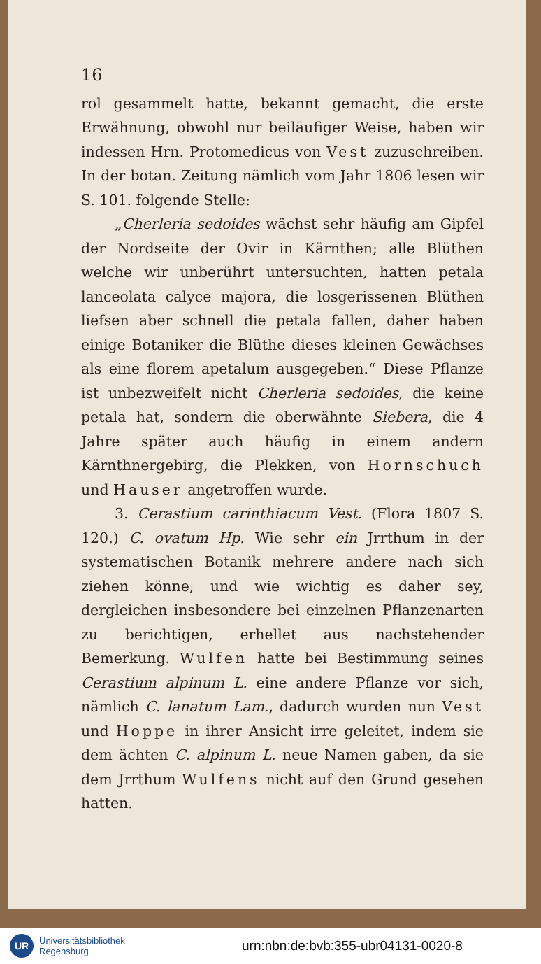16
rol gesammelt hatte, bekannt gemacht, die erste Erwähnung, obwohl nur beiläufiger Weise, haben wir indessen Hrn. Protomedicus von Vest zuzuschreiben. In der botan. Zeitung nämlich vom Jahr 1806 lesen wir S. 101. folgende Stelle:
„Cherleria sedoides wächst sehr häufig am Gipfel der Nordseite der Ovir in Kärnthen; alle Blüthen welche wir unberührt untersuchten, hatten petala lanceolata calyce majora, die losgerissenen Blüthen liefsen aber schnell die petala fallen, daher haben einige Botaniker die Blüthe dieses kleinen Gewächses als eine florem apetalum ausgegeben.“ Diese Pflanze ist unbezweifelt nicht Cherleria sedoides, die keine petala hat, sondern die oberwähnte Siebera, die 4 Jahre später auch häufig in einem andern Kärnthnergebirg, die Plekken, von Hornschuch und Hauser angetroffen wurde.
3. Cerastium carinthiacum Vest. (Flora 1807 S. 120.) C. ovatum Hp. Wie sehr ein Jrrthum in der systematischen Botanik mehrere andere nach sich ziehen könne, und wie wichtig es daher sey, dergleichen insbesondere bei einzelnen Pflanzenarten zu berichtigen, erhellet aus nachstehender Bemerkung. Wulfen hatte bei Bestimmung seines Cerastium alpinum L. eine andere Pflanze vor sich, nämlich C. lanatum Lam., dadurch wurden nun Vest und Hoppe in ihrer Ansicht irre geleitet, indem sie dem ächten C. alpinum L. neue Namen gaben, da sie dem Jrrthum Wulfens nicht auf den Grund gesehen hatten.
UR
Universitätsbibliothek
Regensburg
urn:nbn:de:bvb:355-ubr04131-0020-8